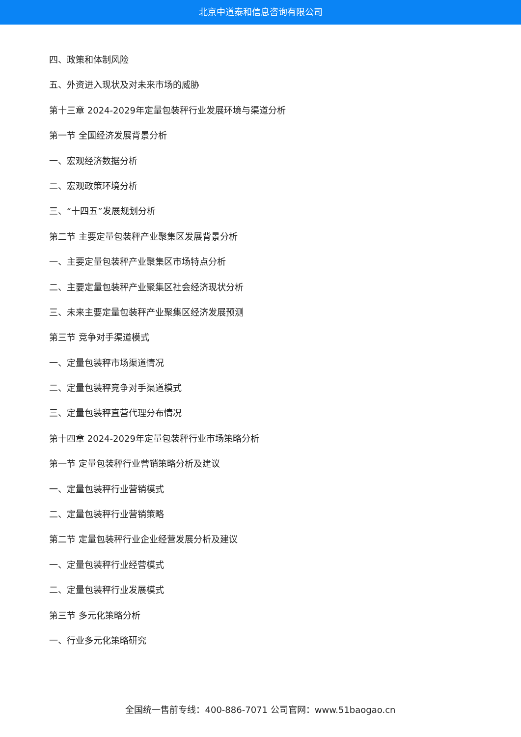北京中道泰和信息咨询有限公司
四、政策和体制风险
五、外资进入现状及对未来市场的威胁
第十三章 2024-2029年定量包装秤行业发展环境与渠道分析
第一节 全国经济发展背景分析
一、宏观经济数据分析
二、宏观政策环境分析
三、“十四五”发展规划分析
第二节 主要定量包装秤产业聚集区发展背景分析
一、主要定量包装秤产业聚集区市场特点分析
二、主要定量包装秤产业聚集区社会经济现状分析
三、未来主要定量包装秤产业聚集区经济发展预测
第三节 竞争对手渠道模式
一、定量包装秤市场渠道情况
二、定量包装秤竞争对手渠道模式
三、定量包装秤直营代理分布情况
第十四章 2024-2029年定量包装秤行业市场策略分析
第一节 定量包装秤行业营销策略分析及建议
一、定量包装秤行业营销模式
二、定量包装秤行业营销策略
第二节 定量包装秤行业企业经营发展分析及建议
一、定量包装秤行业经营模式
二、定量包装秤行业发展模式
第三节 多元化策略分析
一、行业多元化策略研究
全国统一售前专线：400-886-7071 公司官网：www.51baogao.cn